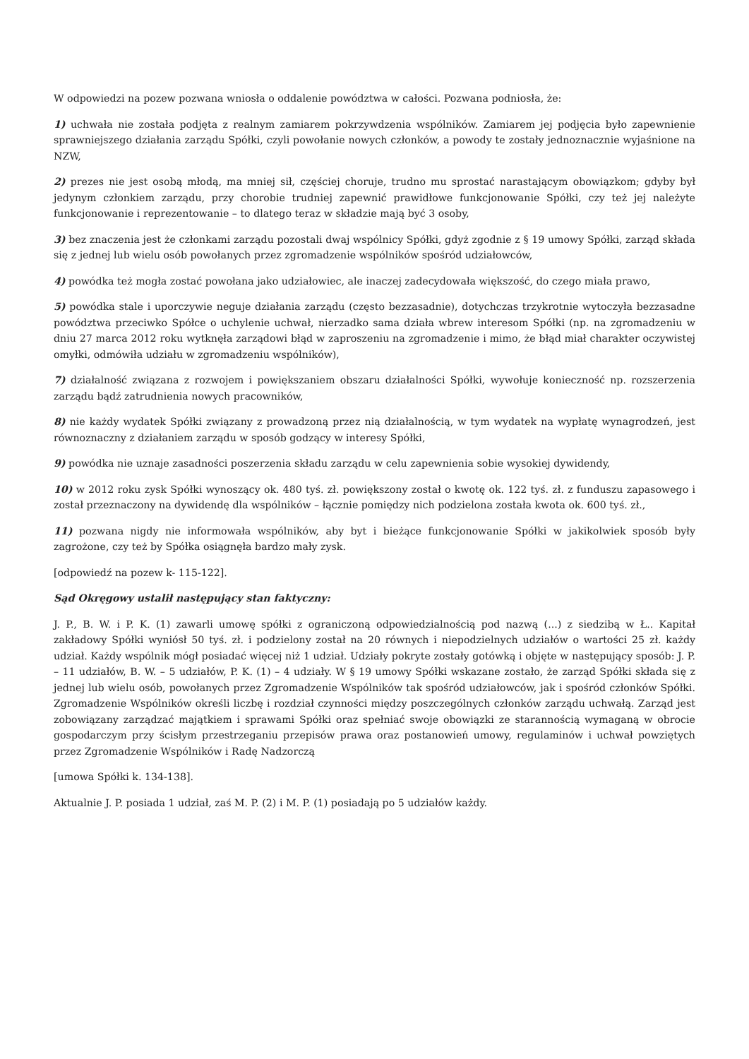W odpowiedzi na pozew pozwana wniosła o oddalenie powództwa w całości. Pozwana podniosła, że:
1) uchwała nie została podjęta z realnym zamiarem pokrzywdzenia wspólników. Zamiarem jej podjęcia było zapewnienie sprawniejszego działania zarządu Spółki, czyli powołanie nowych członków, a powody te zostały jednoznacznie wyjaśnione na NZW,
2) prezes nie jest osobą młodą, ma mniej sił, częściej choruje, trudno mu sprostać narastającym obowiązkom; gdyby był jedynym członkiem zarządu, przy chorobie trudniej zapewnić prawidłowe funkcjonowanie Spółki, czy też jej należyte funkcjonowanie i reprezentowanie – to dlatego teraz w składzie mają być 3 osoby,
3) bez znaczenia jest że członkami zarządu pozostali dwaj wspólnicy Spółki, gdyż zgodnie z § 19 umowy Spółki, zarząd składa się z jednej lub wielu osób powołanych przez zgromadzenie wspólników spośród udziałowców,
4) powódka też mogła zostać powołana jako udziałowiec, ale inaczej zadecydowała większość, do czego miała prawo,
5) powódka stale i uporczywie neguje działania zarządu (często bezzasadnie), dotychczas trzykrotnie wytoczyła bezzasadne powództwa przeciwko Spółce o uchylenie uchwał, nierzadko sama działa wbrew interesom Spółki (np. na zgromadzeniu w dniu 27 marca 2012 roku wytknęła zarządowi błąd w zaproszeniu na zgromadzenie i mimo, że błąd miał charakter oczywistej omyłki, odmówiła udziału w zgromadzeniu wspólników),
7) działalność związana z rozwojem i powiększaniem obszaru działalności Spółki, wywołuje konieczność np. rozszerzenia zarządu bądź zatrudnienia nowych pracowników,
8) nie każdy wydatek Spółki związany z prowadzoną przez nią działalnością, w tym wydatek na wypłatę wynagrodzeń, jest równoznaczny z działaniem zarządu w sposób godzący w interesy Spółki,
9) powódka nie uznaje zasadności poszerzenia składu zarządu w celu zapewnienia sobie wysokiej dywidendy,
10) w 2012 roku zysk Spółki wynoszący ok. 480 tyś. zł. powiększony został o kwotę ok. 122 tyś. zł. z funduszu zapasowego i został przeznaczony na dywidendę dla wspólników – łącznie pomiędzy nich podzielona została kwota ok. 600 tyś. zł.,
11) pozwana nigdy nie informowała wspólników, aby byt i bieżące funkcjonowanie Spółki w jakikolwiek sposób były zagrożone, czy też by Spółka osiągnęła bardzo mały zysk.
[odpowiedź na pozew k- 115-122].
Sąd Okręgowy ustalił następujący stan faktyczny:
J. P., B. W. i P. K. (1) zawarli umowę spółki z ograniczoną odpowiedzialnością pod nazwą (...) z siedzibą w Ł.. Kapitał zakładowy Spółki wyniósł 50 tyś. zł. i podzielony został na 20 równych i niepodzielnych udziałów o wartości 25 zł. każdy udział. Każdy wspólnik mógł posiadać więcej niż 1 udział. Udziały pokryte zostały gotówką i objęte w następujący sposób: J. P. – 11 udziałów, B. W. – 5 udziałów, P. K. (1) – 4 udziały. W § 19 umowy Spółki wskazane zostało, że zarząd Spółki składa się z jednej lub wielu osób, powołanych przez Zgromadzenie Wspólników tak spośród udziałowców, jak i spośród członków Spółki. Zgromadzenie Wspólników określi liczbę i rozdział czynności między poszczególnych członków zarządu uchwałą. Zarząd jest zobowiązany zarządzać majątkiem i sprawami Spółki oraz spełniać swoje obowiązki ze starannością wymaganą w obrocie gospodarczym przy ścisłym przestrzeganiu przepisów prawa oraz postanowień umowy, regulaminów i uchwał powziętych przez Zgromadzenie Wspólników i Radę Nadzorczą
[umowa Spółki k. 134-138].
Aktualnie J. P. posiada 1 udział, zaś M. P. (2) i M. P. (1) posiadają po 5 udziałów każdy.